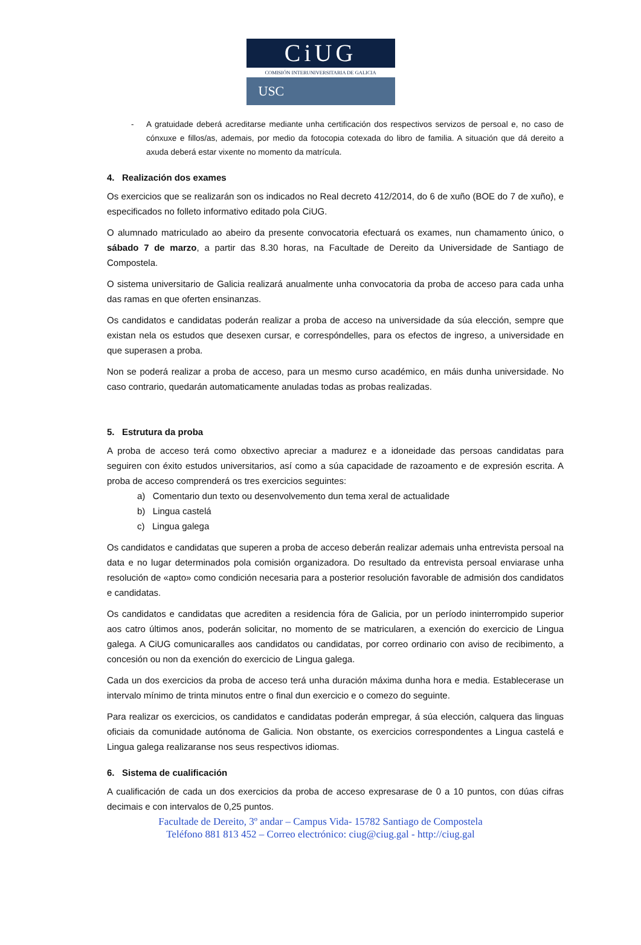CiUG
COMISIÓN INTERUNIVERSITARIA DE GALICIA
USC
- A gratuidade deberá acreditarse mediante unha certificación dos respectivos servizos de persoal e, no caso de cónxuxe e fillos/as, ademais, por medio da fotocopia cotexada do libro de familia. A situación que dá dereito a axuda deberá estar vixente no momento da matrícula.
4. Realización dos exames
Os exercicios que se realizarán son os indicados no Real decreto 412/2014, do 6 de xuño (BOE do 7 de xuño), e especificados no folleto informativo editado pola CiUG.
O alumnado matriculado ao abeiro da presente convocatoria efectuará os exames, nun chamamento único, o sábado 7 de marzo, a partir das 8.30 horas, na Facultade de Dereito da Universidade de Santiago de Compostela.
O sistema universitario de Galicia realizará anualmente unha convocatoria da proba de acceso para cada unha das ramas en que oferten ensinanzas.
Os candidatos e candidatas poderán realizar a proba de acceso na universidade da súa elección, sempre que existan nela os estudos que desexen cursar, e correspóndelles, para os efectos de ingreso, a universidade en que superasen a proba.
Non se poderá realizar a proba de acceso, para un mesmo curso académico, en máis dunha universidade. No caso contrario, quedarán automaticamente anuladas todas as probas realizadas.
5. Estrutura da proba
A proba de acceso terá como obxectivo apreciar a madurez e a idoneidade das persoas candidatas para seguiren con éxito estudos universitarios, así como a súa capacidade de razoamento e de expresión escrita. A proba de acceso comprenderá os tres exercicios seguintes:
a) Comentario dun texto ou desenvolvemento dun tema xeral de actualidade
b) Lingua castelá
c) Lingua galega
Os candidatos e candidatas que superen a proba de acceso deberán realizar ademais unha entrevista persoal na data e no lugar determinados pola comisión organizadora. Do resultado da entrevista persoal enviarase unha resolución de «apto» como condición necesaria para a posterior resolución favorable de admisión dos candidatos e candidatas.
Os candidatos e candidatas que acrediten a residencia fóra de Galicia, por un período ininterrompido superior aos catro últimos anos, poderán solicitar, no momento de se matricularen, a exención do exercicio de Lingua galega. A CiUG comunicaralles aos candidatos ou candidatas, por correo ordinario con aviso de recibimento, a concesión ou non da exención do exercicio de Lingua galega.
Cada un dos exercicios da proba de acceso terá unha duración máxima dunha hora e media. Establecerase un intervalo mínimo de trinta minutos entre o final dun exercicio e o comezo do seguinte.
Para realizar os exercicios, os candidatos e candidatas poderán empregar, á súa elección, calquera das linguas oficiais da comunidade autónoma de Galicia. Non obstante, os exercicios correspondentes a Lingua castelá e Lingua galega realizaranse nos seus respectivos idiomas.
6. Sistema de cualificación
A cualificación de cada un dos exercicios da proba de acceso expresarase de 0 a 10 puntos, con dúas cifras decimais e con intervalos de 0,25 puntos.
Facultade de Dereito, 3º andar – Campus Vida- 15782 Santiago de Compostela
Teléfono 881 813 452 – Correo electrónico: ciug@ciug.gal - http://ciug.gal